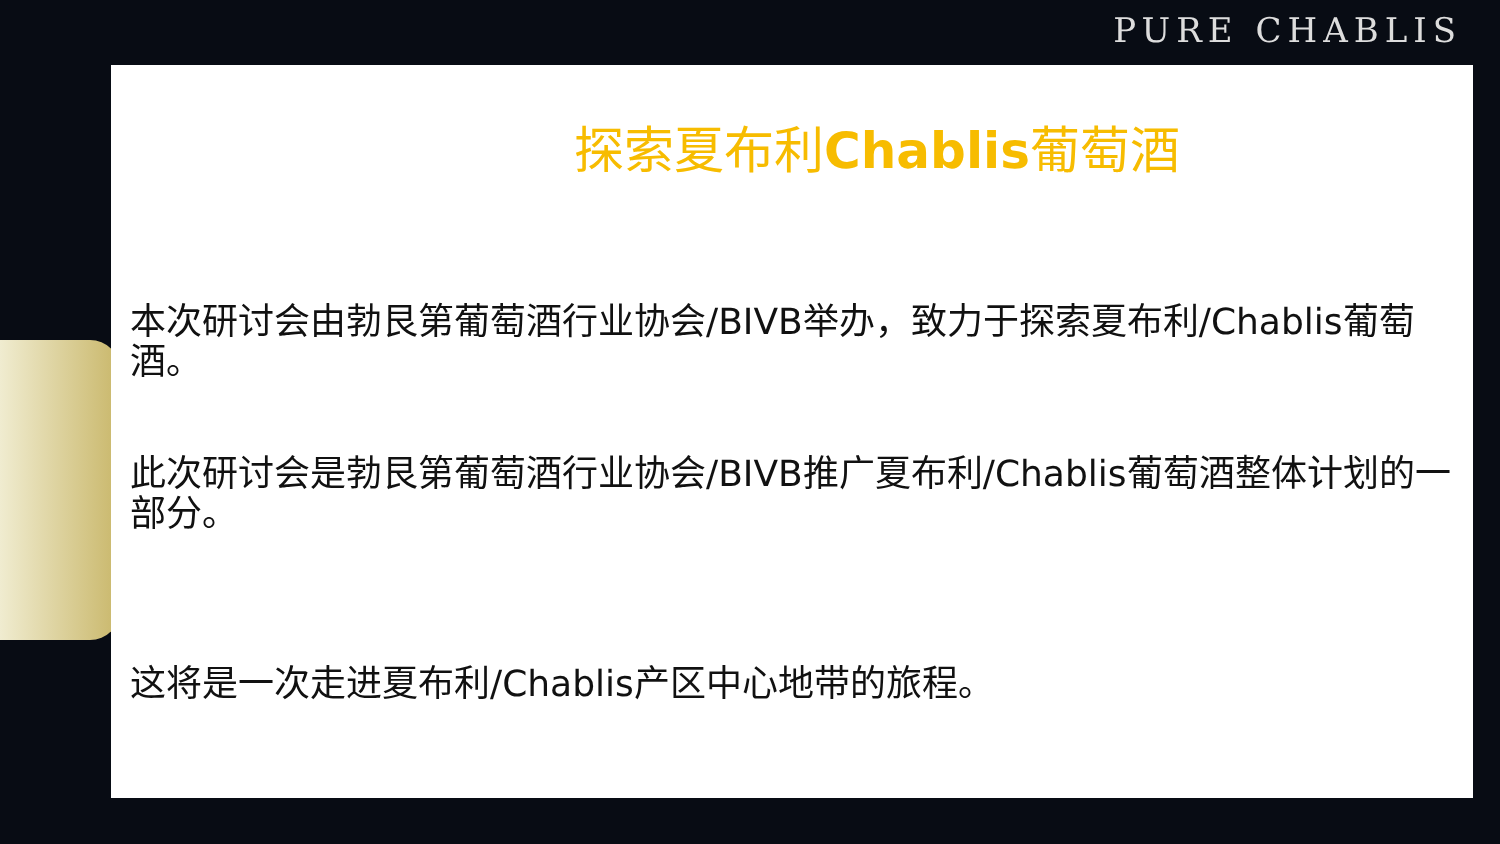PURE CHABLIS
探索夏布利Chablis葡萄酒
本次研讨会由勃艮第葡萄酒行业协会/BIVB举办，致力于探索夏布利/Chablis葡萄酒。
此次研讨会是勃艮第葡萄酒行业协会/BIVB推广夏布利/Chablis葡萄酒整体计划的一部分。
这将是一次走进夏布利/Chablis产区中心地带的旅程。